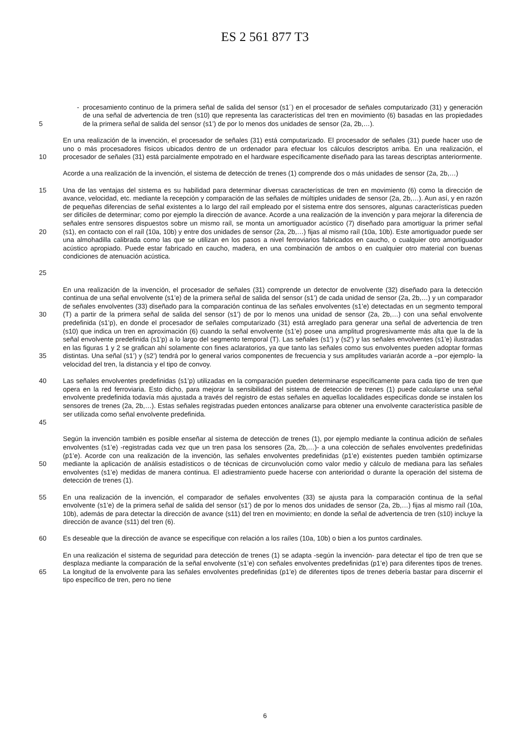ES 2 561 877 T3
5 - procesamiento continuo de la primera señal de salida del sensor (s1´) en el procesador de señales computarizado (31) y generación de una señal de advertencia de tren (s10) que representa las características del tren en movimiento (6) basadas en las propiedades de la primera señal de salida del sensor (s1’) de por lo menos dos unidades de sensor (2a, 2b,…).
10 En una realización de la invención, el procesador de señales (31) está computarizado. El procesador de señales (31) puede hacer uso de uno o más procesadores físicos ubicados dentro de un ordenador para efectuar los cálculos descriptos arriba. En una realización, el procesador de señales (31) está parcialmente empotrado en el hardware específicamente diseñado para las tareas descriptas anteriormente.
Acorde a una realización de la invención, el sistema de detección de trenes (1) comprende dos o más unidades de sensor (2a, 2b,…)
15
20
25
Una de las ventajas del sistema es su habilidad para determinar diversas características de tren en movimiento (6) como la dirección de avance, velocidad, etc. mediante la recepción y comparación de las señales de múltiples unidades de sensor (2a, 2b,…). Aun así, y en razón de pequeñas diferencias de señal existentes a lo largo del raíl empleado por el sistema entre dos sensores, algunas características pueden ser difíciles de determinar; como por ejemplo la dirección de avance. Acorde a una realización de la invención y para mejorar la diferencia de señales entre sensores dispuestos sobre un mismo raíl, se monta un amortiguador acústico (7) diseñado para amortiguar la primer señal (s1), en contacto con el raíl (10a, 10b) y entre dos unidades de sensor (2a, 2b,…) fijas al mismo raíl (10a, 10b). Este amortiguador puede ser una almohadilla calibrada como las que se utilizan en los pasos a nivel ferroviarios fabricados en caucho, o cualquier otro amortiguador acústico apropiado. Puede estar fabricado en caucho, madera, en una combinación de ambos o en cualquier otro material con buenas condiciones de atenuación acústica.
30
35
En una realización de la invención, el procesador de señales (31) comprende un detector de envolvente (32) diseñado para la detección continua de una señal envolvente (s1’e) de la primera señal de salida del sensor (s1’) de cada unidad de sensor (2a, 2b,…) y un comparador de señales envolventes (33) diseñado para la comparación continua de las señales envolventes (s1’e) detectadas en un segmento temporal (T) a partir de la primera señal de salida del sensor (s1’) de por lo menos una unidad de sensor (2a, 2b,…) con una señal envolvente predefinida (s1’p), en donde el procesador de señales computarizado (31) está arreglado para generar una señal de advertencia de tren (s10) que indica un tren en aproximación (6) cuando la señal envolvente (s1’e) posee una amplitud progresivamente más alta que la de la señal envolvente predefinida (s1’p) a lo largo del segmento temporal (T). Las señales (s1’) y (s2’) y las señales envolventes (s1’e) ilustradas en las figuras 1 y 2 se grafican ahí solamente con fines aclaratorios, ya que tanto las señales como sus envolventes pueden adoptar formas distintas. Una señal (s1’) y (s2’) tendrá por lo general varios componentes de frecuencia y sus amplitudes variarán acorde a –por ejemplo- la velocidad del tren, la distancia y el tipo de convoy.
40
45
Las señales envolventes predefinidas (s1’p) utilizadas en la comparación pueden determinarse específicamente para cada tipo de tren que opera en la red ferroviaria. Esto dicho, para mejorar la sensibilidad del sistema de detección de trenes (1) puede calcularse una señal envolvente predefinida todavía más ajustada a través del registro de estas señales en aquellas localidades especificas donde se instalen los sensores de trenes (2a, 2b,…). Estas señales registradas pueden entonces analizarse para obtener una envolvente característica pasible de ser utilizada como señal envolvente predefinida.
50 Según la invención también es posible enseñar al sistema de detección de trenes (1), por ejemplo mediante la continua adición de señales envolventes (s1’e) -registradas cada vez que un tren pasa los sensores (2a, 2b,…)- a una colección de señales envolventes predefinidas (p1’e). Acorde con una realización de la invención, las señales envolventes predefinidas (p1’e) existentes pueden también optimizarse mediante la aplicación de análisis estadísticos o de técnicas de circunvolución como valor medio y cálculo de mediana para las señales envolventes (s1’e) medidas de manera continua. El adiestramiento puede hacerse con anterioridad o durante la operación del sistema de detección de trenes (1).
55 En una realización de la invención, el comparador de señales envolventes (33) se ajusta para la comparación continua de la señal envolvente (s1’e) de la primera señal de salida del sensor (s1’) de por lo menos dos unidades de sensor (2a, 2b,…) fijas al mismo raíl (10a, 10b), además de para detectar la dirección de avance (s11) del tren en movimiento; en donde la señal de advertencia de tren (s10) incluye la dirección de avance (s11) del tren (6).
60 Es deseable que la dirección de avance se especifique con relación a los raíles (10a, 10b) o bien a los puntos cardinales.
65 En una realización el sistema de seguridad para detección de trenes (1) se adapta -según la invención- para detectar el tipo de tren que se desplaza mediante la comparación de la señal envolvente (s1’e) con señales envolventes predefinidas (p1’e) para diferentes tipos de trenes. La longitud de la envolvente para las señales envolventes predefinidas (p1’e) de diferentes tipos de trenes debería bastar para discernir el tipo específico de tren, pero no tiene
6